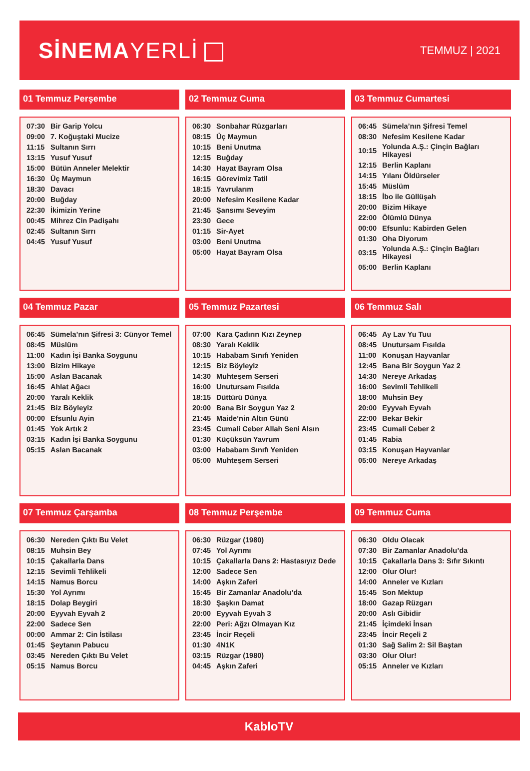SİNEMAYERLİ
TEMMUZ | 2021
01 Temmuz Perşembe
| 07:30 | Bir Garip Yolcu |
| 09:00 | 7. Koğuştaki Mucize |
| 11:15 | Sultanın Sırrı |
| 13:15 | Yusuf Yusuf |
| 15:00 | Bütün Anneler Melektir |
| 16:30 | Üç Maymun |
| 18:30 | Davacı |
| 20:00 | Buğday |
| 22:30 | İkimizin Yerine |
| 00:45 | Mihrez Cin Padişahı |
| 02:45 | Sultanın Sırrı |
| 04:45 | Yusuf Yusuf |
02 Temmuz Cuma
| 06:30 | Sonbahar Rüzgarları |
| 08:15 | Üç Maymun |
| 10:15 | Beni Unutma |
| 12:15 | Buğday |
| 14:30 | Hayat Bayram Olsa |
| 16:15 | Görevimiz Tatil |
| 18:15 | Yavrularım |
| 20:00 | Nefesim Kesilene Kadar |
| 21:45 | Şansımı Seveyim |
| 23:30 | Gece |
| 01:15 | Sir-Ayet |
| 03:00 | Beni Unutma |
| 05:00 | Hayat Bayram Olsa |
03 Temmuz Cumartesi
| 06:45 | Sümela’nın Şifresi Temel |
| 08:30 | Nefesim Kesilene Kadar |
| 10:15 | Yolunda A.Ş.: Çinçin Bağları Hikayesi |
| 12:15 | Berlin Kaplanı |
| 14:15 | Yılanı Öldürseler |
| 15:45 | Müslüm |
| 18:15 | İbo ile Güllüşah |
| 20:00 | Bizim Hikaye |
| 22:00 | Ölümlü Dünya |
| 00:00 | Efsunlu: Kabirden Gelen |
| 01:30 | Oha Diyorum |
| 03:15 | Yolunda A.Ş.: Çinçin Bağları Hikayesi |
| 05:00 | Berlin Kaplanı |
04 Temmuz Pazar
| 06:45 | Sümela’nın Şifresi 3: Cünyor Temel |
| 08:45 | Müslüm |
| 11:00 | Kadın İşi Banka Soygunu |
| 13:00 | Bizim Hikaye |
| 15:00 | Aslan Bacanak |
| 16:45 | Ahlat Ağacı |
| 20:00 | Yaralı Keklik |
| 21:45 | Biz Böyleyiz |
| 00:00 | Efsunlu Ayin |
| 01:45 | Yok Artık 2 |
| 03:15 | Kadın İşi Banka Soygunu |
| 05:15 | Aslan Bacanak |
05 Temmuz Pazartesi
| 07:00 | Kara Çadırın Kızı Zeynep |
| 08:30 | Yaralı Keklik |
| 10:15 | Hababam Sınıfı Yeniden |
| 12:15 | Biz Böyleyiz |
| 14:30 | Muhteşem Serseri |
| 16:00 | Unutursam Fısılda |
| 18:15 | Düttürü Dünya |
| 20:00 | Bana Bir Soygun Yaz 2 |
| 21:45 | Maide’nin Altın Günü |
| 23:45 | Cumali Ceber Allah Seni Alsın |
| 01:30 | Küçüksün Yavrum |
| 03:00 | Hababam Sınıfı Yeniden |
| 05:00 | Muhteşem Serseri |
06 Temmuz Salı
| 06:45 | Ay Lav Yu Tuu |
| 08:45 | Unutursam Fısılda |
| 11:00 | Konuşan Hayvanlar |
| 12:45 | Bana Bir Soygun Yaz 2 |
| 14:30 | Nereye Arkadaş |
| 16:00 | Sevimli Tehlikeli |
| 18:00 | Muhsin Bey |
| 20:00 | Eyyvah Eyvah |
| 22:00 | Bekar Bekir |
| 23:45 | Cumali Ceber 2 |
| 01:45 | Rabia |
| 03:15 | Konuşan Hayvanlar |
| 05:00 | Nereye Arkadaş |
07 Temmuz Çarşamba
| 06:30 | Nereden Çıktı Bu Velet |
| 08:15 | Muhsin Bey |
| 10:15 | Çakallarla Dans |
| 12:15 | Sevimli Tehlikeli |
| 14:15 | Namus Borcu |
| 15:30 | Yol Ayrımı |
| 18:15 | Dolap Beygiri |
| 20:00 | Eyyvah Eyvah 2 |
| 22:00 | Sadece Sen |
| 00:00 | Ammar 2: Cin İstilası |
| 01:45 | Şeytanın Pabucu |
| 03:45 | Nereden Çıktı Bu Velet |
| 05:15 | Namus Borcu |
08 Temmuz Perşembe
| 06:30 | Rüzgar (1980) |
| 07:45 | Yol Ayrımı |
| 10:15 | Çakallarla Dans 2: Hastasıyız Dede |
| 12:00 | Sadece Sen |
| 14:00 | Aşkın Zaferi |
| 15:45 | Bir Zamanlar Anadolu’da |
| 18:30 | Şaşkın Damat |
| 20:00 | Eyyvah Eyvah 3 |
| 22:00 | Peri: Ağzı Olmayan Kız |
| 23:45 | İncir Reçeli |
| 01:30 | 4N1K |
| 03:15 | Rüzgar (1980) |
| 04:45 | Aşkın Zaferi |
09 Temmuz Cuma
| 06:30 | Oldu Olacak |
| 07:30 | Bir Zamanlar Anadolu’da |
| 10:15 | Çakallarla Dans 3: Sıfır Sıkıntı |
| 12:00 | Olur Olur! |
| 14:00 | Anneler ve Kızları |
| 15:45 | Son Mektup |
| 18:00 | Gazap Rüzgarı |
| 20:00 | Aslı Gibidir |
| 21:45 | İçimdeki İnsan |
| 23:45 | İncir Reçeli 2 |
| 01:30 | Sağ Salim 2: Sil Baştan |
| 03:30 | Olur Olur! |
| 05:15 | Anneler ve Kızları |
KabloTV